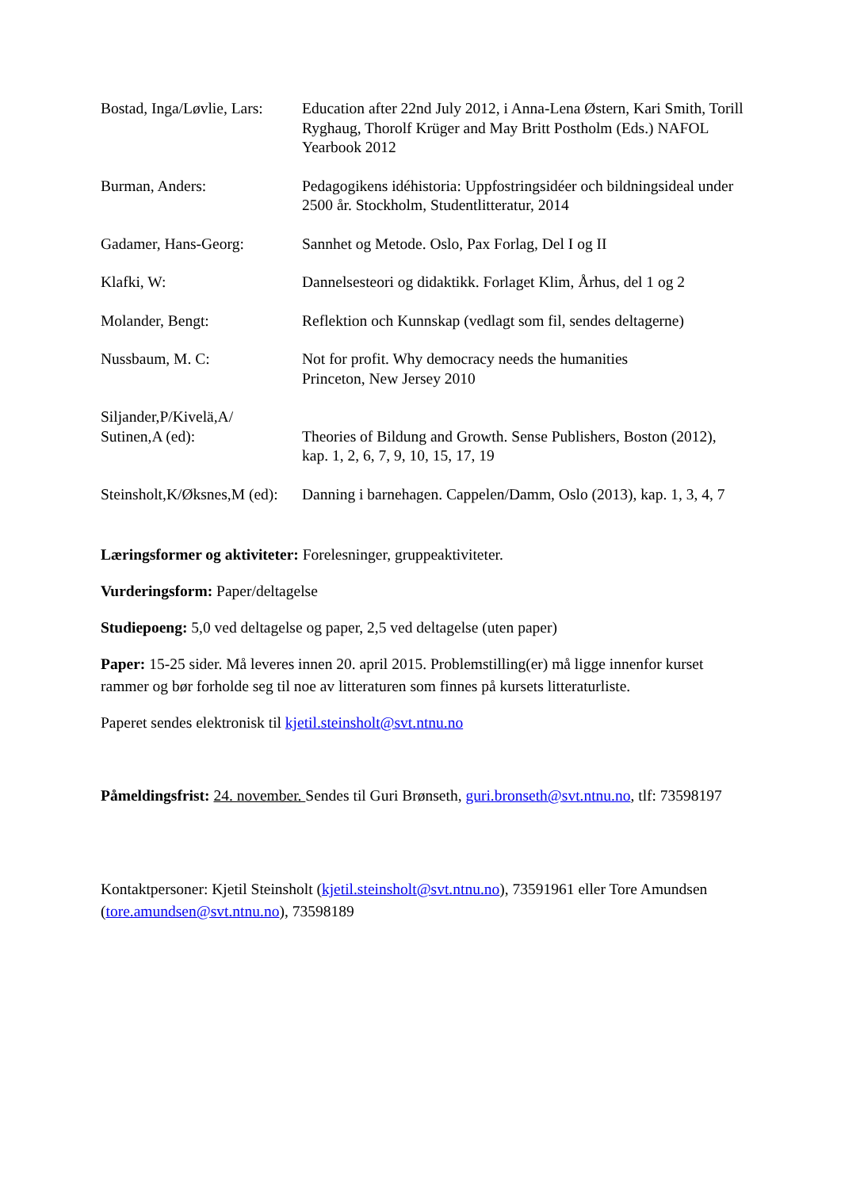Bostad, Inga/Løvlie, Lars:
Education after 22nd July 2012, i Anna-Lena Østern, Kari Smith, Torill Ryghaug, Thorolf Krüger and May Britt Postholm (Eds.) NAFOL Yearbook 2012
Burman, Anders: Pedagogikens idéhistoria: Uppfostringsidéer och bildningsideal under 2500 år. Stockholm, Studentlitteratur, 2014
Gadamer, Hans-Georg: Sannhet og Metode. Oslo, Pax Forlag, Del I og II
Klafki, W: Dannelsesteori og didaktikk. Forlaget Klim, Århus, del 1 og 2
Molander, Bengt: Reflektion och Kunnskap (vedlagt som fil, sendes deltagerne)
Nussbaum, M. C: Not for profit. Why democracy needs the humanities
Princeton, New Jersey 2010
Siljander,P/Kivelä,A/
Sutinen,A (ed):
Theories of Bildung and Growth. Sense Publishers, Boston (2012), kap. 1, 2, 6, 7, 9, 10, 15, 17, 19
Steinsholt,K/Øksnes,M (ed):
Danning i barnehagen. Cappelen/Damm, Oslo (2013), kap. 1, 3, 4, 7
Læringsformer og aktiviteter: Forelesninger, gruppeaktiviteter.
Vurderingsform: Paper/deltagelse
Studiepoeng: 5,0 ved deltagelse og paper, 2,5 ved deltagelse (uten paper)
Paper: 15-25 sider. Må leveres innen 20. april 2015. Problemstilling(er) må ligge innenfor kurset rammer og bør forholde seg til noe av litteraturen som finnes på kursets litteraturliste.
Paperet sendes elektronisk til kjetil.steinsholt@svt.ntnu.no
Påmeldingsfrist: 24. november. Sendes til Guri Brønseth, guri.bronseth@svt.ntnu.no, tlf: 73598197
Kontaktpersoner: Kjetil Steinsholt (kjetil.steinsholt@svt.ntnu.no), 73591961 eller Tore Amundsen (tore.amundsen@svt.ntnu.no), 73598189